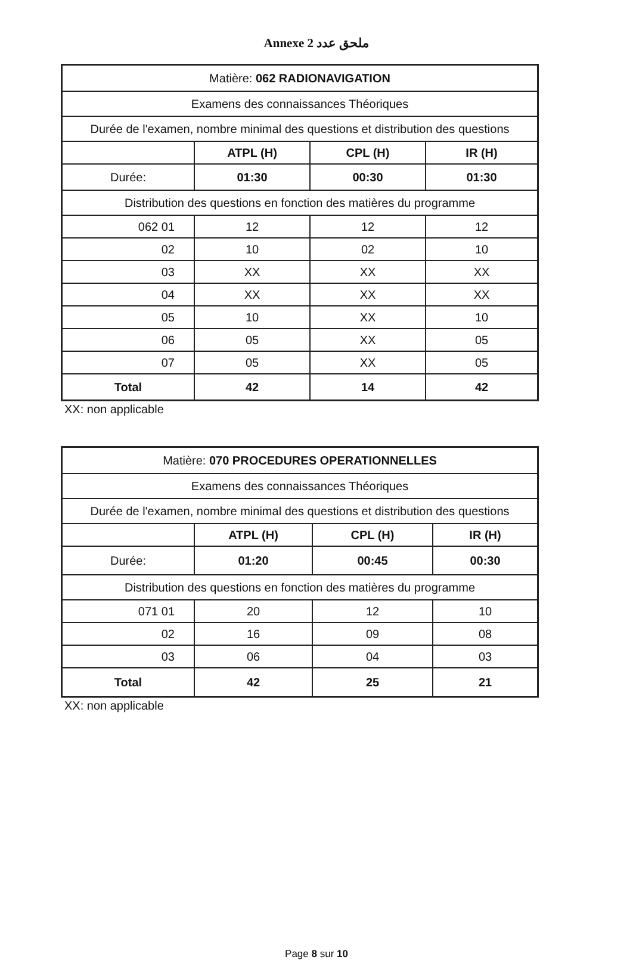Annexe 2 ملحق عدد
| Matière: 062 RADIONAVIGATION | | | |
| Examens des connaissances Théoriques | | | |
| Durée de l'examen, nombre minimal des questions et distribution des questions | | | |
| | ATPL (H) | CPL (H) | IR (H) |
| Durée: | 01:30 | 00:30 | 01:30 |
| Distribution des questions en fonction des matières du programme | | | |
| 062 01 | 12 | 12 | 12 |
| 02 | 10 | 02 | 10 |
| 03 | XX | XX | XX |
| 04 | XX | XX | XX |
| 05 | 10 | XX | 10 |
| 06 | 05 | XX | 05 |
| 07 | 05 | XX | 05 |
| Total | 42 | 14 | 42 |
XX: non applicable
| Matière: 070 PROCEDURES OPERATIONNELLES | | | |
| Examens des connaissances Théoriques | | | |
| Durée de l'examen, nombre minimal des questions et distribution des questions | | | |
| | ATPL (H) | CPL (H) | IR (H) |
| Durée: | 01:20 | 00:45 | 00:30 |
| Distribution des questions en fonction des matières du programme | | | |
| 071 01 | 20 | 12 | 10 |
| 02 | 16 | 09 | 08 |
| 03 | 06 | 04 | 03 |
| Total | 42 | 25 | 21 |
XX: non applicable
Page 8 sur 10